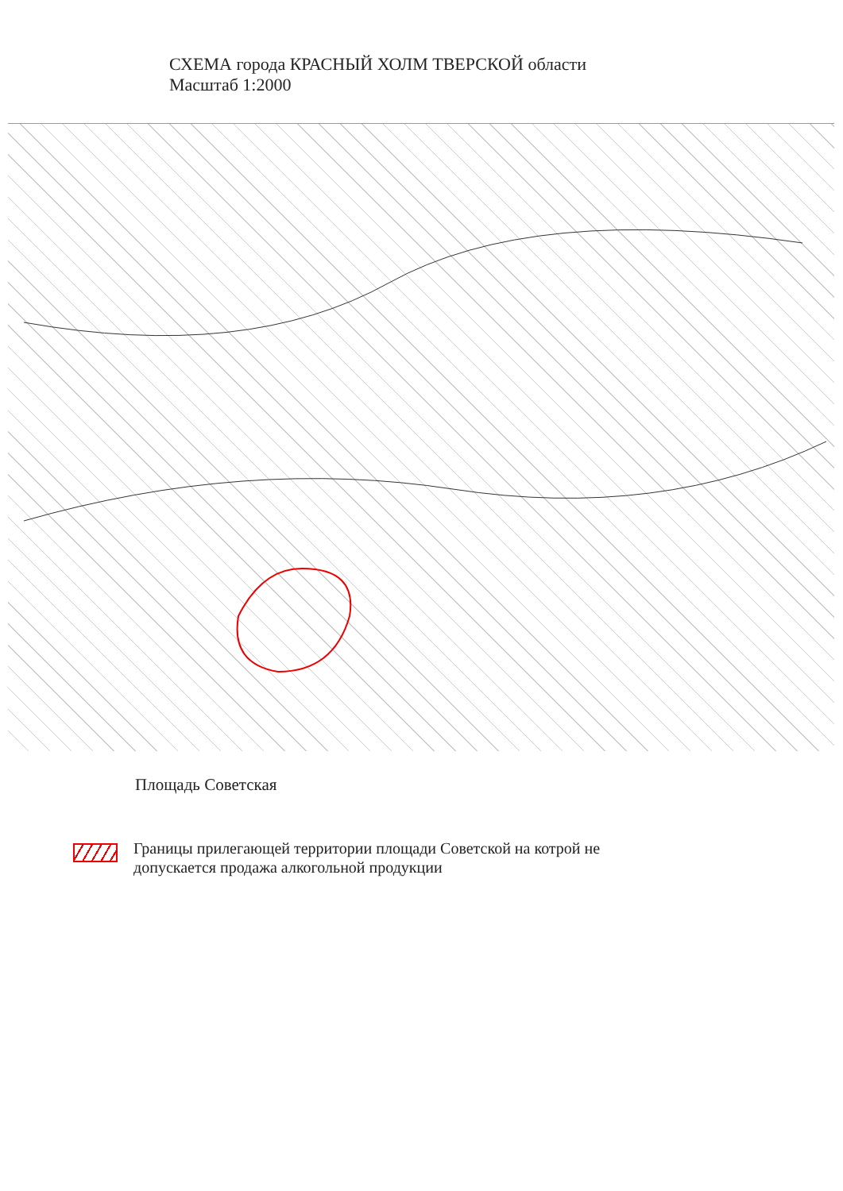СХЕМА города КРАСНЫЙ ХОЛМ ТВЕРСКОЙ области
Масштаб 1:2000
Площадь Советская
Границы прилегающей территории площади Советской на котрой не
допускается продажа алкогольной продукции